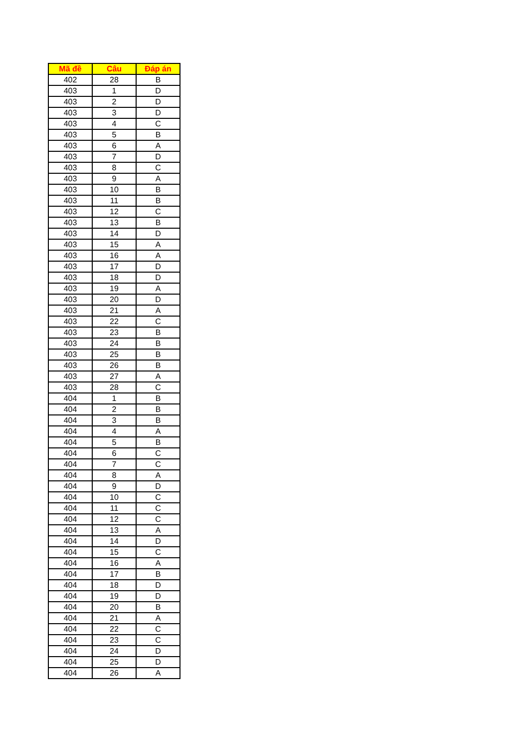| Mã đề | Câu | Đáp án |
| --- | --- | --- |
| 402 | 28 | B |
| 403 | 1 | D |
| 403 | 2 | D |
| 403 | 3 | D |
| 403 | 4 | C |
| 403 | 5 | B |
| 403 | 6 | A |
| 403 | 7 | D |
| 403 | 8 | C |
| 403 | 9 | A |
| 403 | 10 | B |
| 403 | 11 | B |
| 403 | 12 | C |
| 403 | 13 | B |
| 403 | 14 | D |
| 403 | 15 | A |
| 403 | 16 | A |
| 403 | 17 | D |
| 403 | 18 | D |
| 403 | 19 | A |
| 403 | 20 | D |
| 403 | 21 | A |
| 403 | 22 | C |
| 403 | 23 | B |
| 403 | 24 | B |
| 403 | 25 | B |
| 403 | 26 | B |
| 403 | 27 | A |
| 403 | 28 | C |
| 404 | 1 | B |
| 404 | 2 | B |
| 404 | 3 | B |
| 404 | 4 | A |
| 404 | 5 | B |
| 404 | 6 | C |
| 404 | 7 | C |
| 404 | 8 | A |
| 404 | 9 | D |
| 404 | 10 | C |
| 404 | 11 | C |
| 404 | 12 | C |
| 404 | 13 | A |
| 404 | 14 | D |
| 404 | 15 | C |
| 404 | 16 | A |
| 404 | 17 | B |
| 404 | 18 | D |
| 404 | 19 | D |
| 404 | 20 | B |
| 404 | 21 | A |
| 404 | 22 | C |
| 404 | 23 | C |
| 404 | 24 | D |
| 404 | 25 | D |
| 404 | 26 | A |